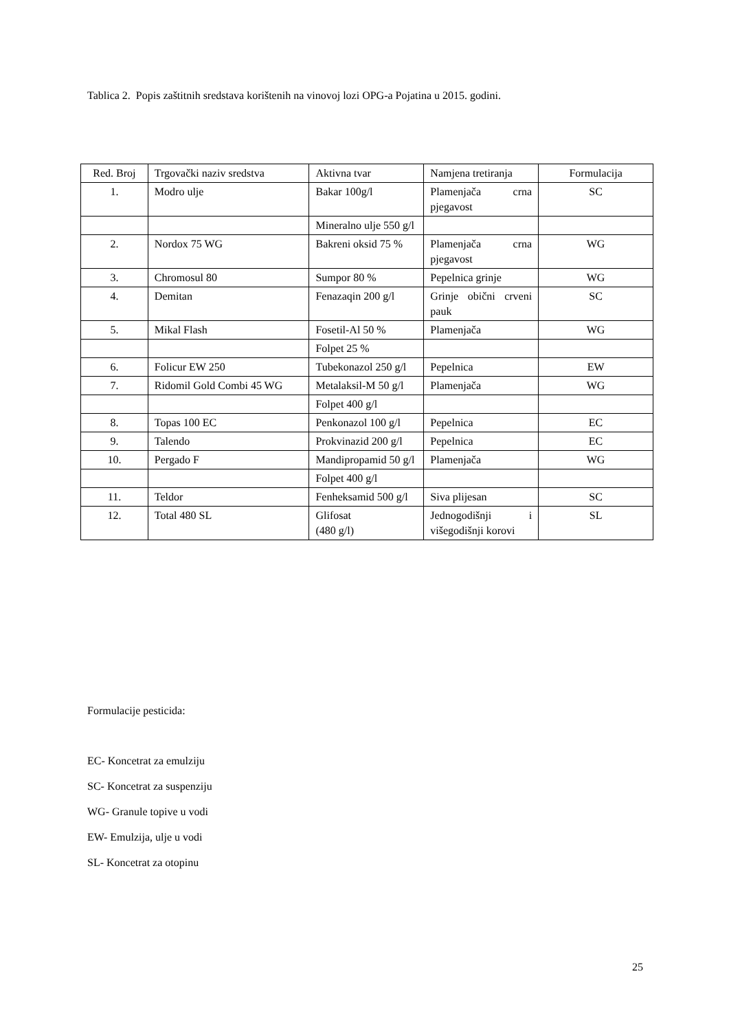Tablica 2. Popis zaštitnih sredstava korištenih na vinovoj lozi OPG-a Pojatina u 2015. godini.
| Red. Broj | Trgovački naziv sredstva | Aktivna tvar | Namjena tretiranja | Formulacija |
| --- | --- | --- | --- | --- |
| 1. | Modro ulje | Bakar 100g/l | Plamenjača crna pjegavost | SC |
| | | Mineralno ulje 550 g/l | | |
| 2. | Nordox 75 WG | Bakreni oksid 75 % | Plamenjača crna pjegavost | WG |
| 3. | Chromosul 80 | Sumpor 80 % | Pepelnica grinje | WG |
| 4. | Demitan | Fenazaqin 200 g/l | Grinje obični crveni pauk | SC |
| 5. | Mikal Flash | Fosetil-Al 50 % | Plamenjača | WG |
| | | Folpet 25 % | | |
| 6. | Folicur EW 250 | Tubekonazol 250 g/l | Pepelnica | EW |
| 7. | Ridomil Gold Combi 45 WG | Metalaksil-M 50 g/l | Plamenjača | WG |
| | | Folpet 400 g/l | | |
| 8. | Topas 100 EC | Penkonazol 100 g/l | Pepelnica | EC |
| 9. | Talendo | Prokvinazid 200 g/l | Pepelnica | EC |
| 10. | Pergado F | Mandipropamid 50 g/l | Plamenjača | WG |
| | | Folpet 400 g/l | | |
| 11. | Teldor | Fenheksamid 500 g/l | Siva plijesan | SC |
| 12. | Total 480 SL | Glifosat (480 g/l) | Jednogodišnji i višegodišnji korovi | SL |
Formulacije pesticida:
EC- Koncetrat za emulziju
SC- Koncetrat za suspenziju
WG- Granule topive u vodi
EW- Emulzija, ulje u vodi
SL- Koncetrat za otopinu
25